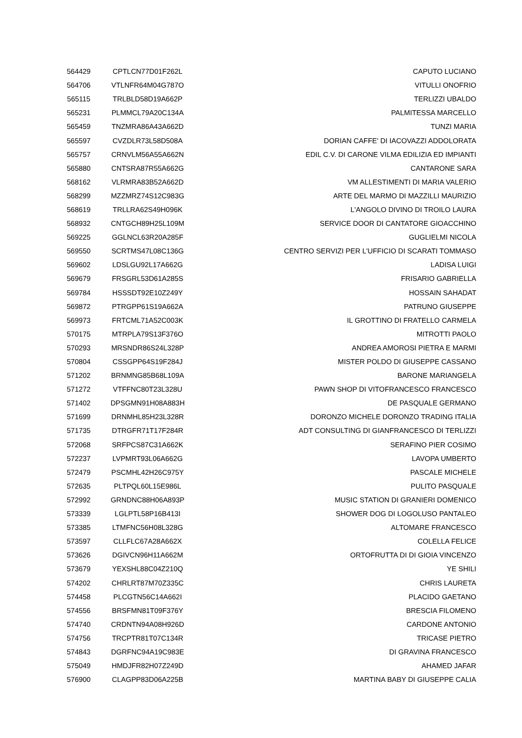| 564429 | CPTLCN77D01F262L | CAPUTO LUCIANO |
| 564706 | VTLNFR64M04G787O | VITULLI ONOFRIO |
| 565115 | TRLBLD58D19A662P | TERLIZZI UBALDO |
| 565231 | PLMMCL79A20C134A | PALMITESSA MARCELLO |
| 565459 | TNZMRA86A43A662D | TUNZI MARIA |
| 565597 | CVZDLR73L58D508A | DORIAN CAFFE' DI IACOVAZZI ADDOLORATA |
| 565757 | CRNVLM56A55A662N | EDIL C.V. DI CARONE VILMA EDILIZIA ED IMPIANTI |
| 565880 | CNTSRA87R55A662G | CANTARONE SARA |
| 568162 | VLRMRA83B52A662D | VM ALLESTIMENTI DI MARIA VALERIO |
| 568299 | MZZMRZ74S12C983G | ARTE DEL MARMO DI MAZZILLI MAURIZIO |
| 568619 | TRLLRA62S49H096K | L'ANGOLO DIVINO DI TROILO LAURA |
| 568932 | CNTGCH89H25L109M | SERVICE DOOR DI CANTATORE GIOACCHINO |
| 569225 | GGLNCL63R20A285F | GUGLIELMI NICOLA |
| 569550 | SCRTMS47L08C136G | CENTRO SERVIZI PER L'UFFICIO DI SCARATI TOMMASO |
| 569602 | LDSLGU92L17A662G | LADISA LUIGI |
| 569679 | FRSGRL53D61A285S | FRISARIO GABRIELLA |
| 569784 | HSSSDT92E10Z249Y | HOSSAIN SAHADAT |
| 569872 | PTRGPP61S19A662A | PATRUNO GIUSEPPE |
| 569973 | FRTCML71A52C003K | IL GROTTINO DI FRATELLO CARMELA |
| 570175 | MTRPLA79S13F376O | MITROTTI PAOLO |
| 570293 | MRSNDR86S24L328P | ANDREA AMOROSI PIETRA E MARMI |
| 570804 | CSSGPP64S19F284J | MISTER POLDO DI GIUSEPPE CASSANO |
| 571202 | BRNMNG85B68L109A | BARONE MARIANGELA |
| 571272 | VTFFNC80T23L328U | PAWN SHOP DI VITOFRANCESCO FRANCESCO |
| 571402 | DPSGMN91H08A883H | DE PASQUALE GERMANO |
| 571699 | DRNMHL85H23L328R | DORONZO MICHELE DORONZO TRADING ITALIA |
| 571735 | DTRGFR71T17F284R | ADT CONSULTING DI GIANFRANCESCO DI TERLIZZI |
| 572068 | SRFPCS87C31A662K | SERAFINO PIER COSIMO |
| 572237 | LVPMRT93L06A662G | LAVOPA UMBERTO |
| 572479 | PSCMHL42H26C975Y | PASCALE MICHELE |
| 572635 | PLTPQL60L15E986L | PULITO PASQUALE |
| 572992 | GRNDNC88H06A893P | MUSIC STATION DI GRANIERI DOMENICO |
| 573339 | LGLPTL58P16B413I | SHOWER DOG DI LOGOLUSO PANTALEO |
| 573385 | LTMFNC56H08L328G | ALTOMARE FRANCESCO |
| 573597 | CLLFLC67A28A662X | COLELLA FELICE |
| 573626 | DGIVCN96H11A662M | ORTOFRUTTA DI DI GIOIA VINCENZO |
| 573679 | YEXSHL88C04Z210Q | YE SHILI |
| 574202 | CHRLRT87M70Z335C | CHRIS LAURETA |
| 574458 | PLCGTN56C14A662I | PLACIDO GAETANO |
| 574556 | BRSFMN81T09F376Y | BRESCIA FILOMENO |
| 574740 | CRDNTN94A08H926D | CARDONE ANTONIO |
| 574756 | TRCPTR81T07C134R | TRICASE PIETRO |
| 574843 | DGRFNC94A19C983E | DI GRAVINA FRANCESCO |
| 575049 | HMDJFR82H07Z249D | AHAMED JAFAR |
| 576900 | CLAGPP83D06A225B | MARTINA BABY DI GIUSEPPE CALIA |